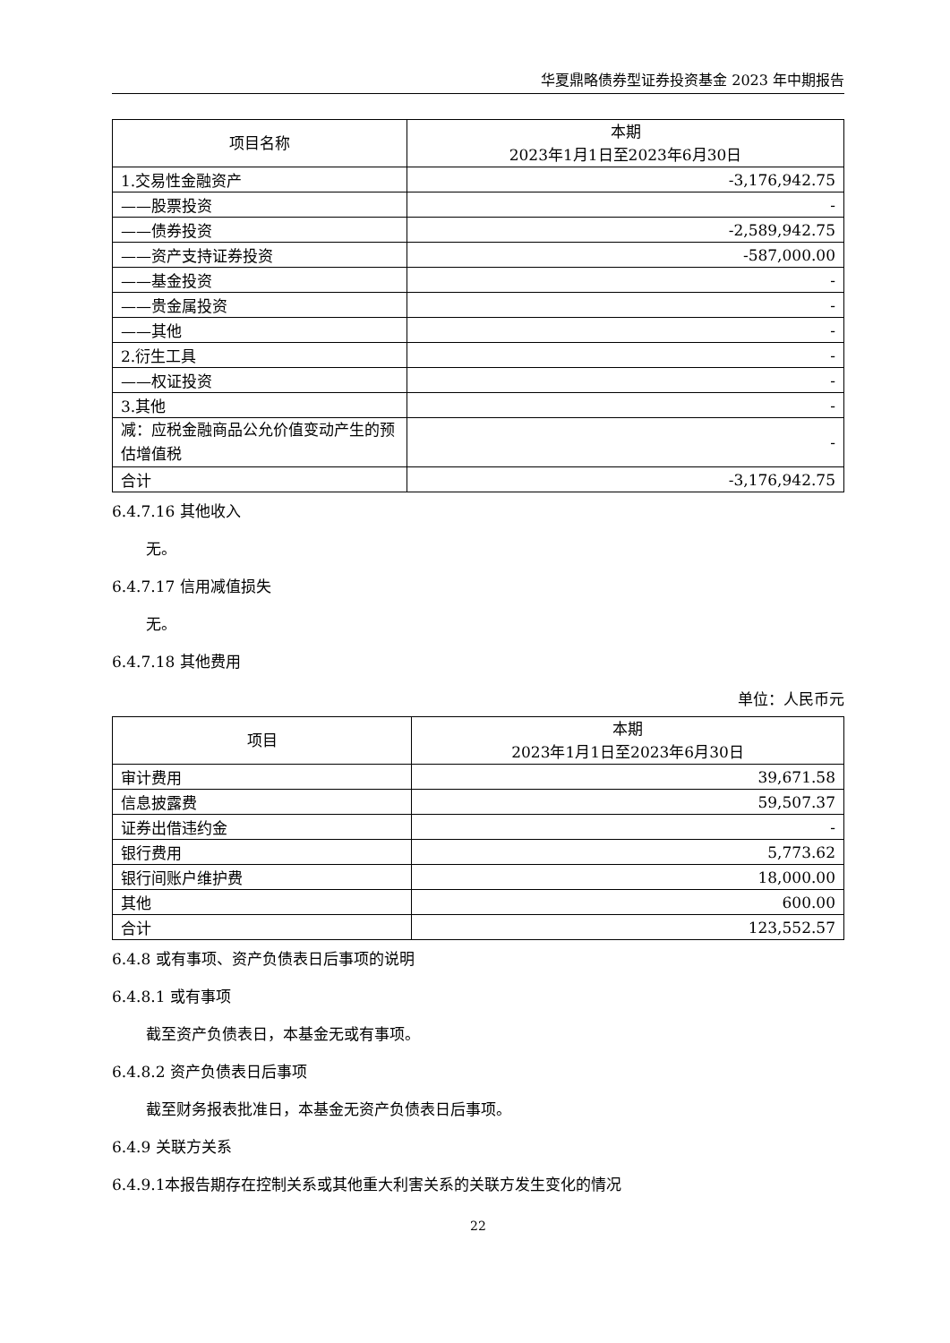华夏鼎略债券型证券投资基金 2023 年中期报告
| 项目名称 | 本期 2023年1月1日至2023年6月30日 |
| --- | --- |
| 1.交易性金融资产 | -3,176,942.75 |
| ——股票投资 | - |
| ——债券投资 | -2,589,942.75 |
| ——资产支持证券投资 | -587,000.00 |
| ——基金投资 | - |
| ——贵金属投资 | - |
| ——其他 | - |
| 2.衍生工具 | - |
| ——权证投资 | - |
| 3.其他 | - |
| 减：应税金融商品公允价值变动产生的预估增值税 | - |
| 合计 | -3,176,942.75 |
6.4.7.16 其他收入
无。
6.4.7.17 信用减值损失
无。
6.4.7.18 其他费用
单位：人民币元
| 项目 | 本期 2023年1月1日至2023年6月30日 |
| --- | --- |
| 审计费用 | 39,671.58 |
| 信息披露费 | 59,507.37 |
| 证券出借违约金 | - |
| 银行费用 | 5,773.62 |
| 银行间账户维护费 | 18,000.00 |
| 其他 | 600.00 |
| 合计 | 123,552.57 |
6.4.8 或有事项、资产负债表日后事项的说明
6.4.8.1 或有事项
截至资产负债表日，本基金无或有事项。
6.4.8.2 资产负债表日后事项
截至财务报表批准日，本基金无资产负债表日后事项。
6.4.9 关联方关系
6.4.9.1本报告期存在控制关系或其他重大利害关系的关联方发生变化的情况
22